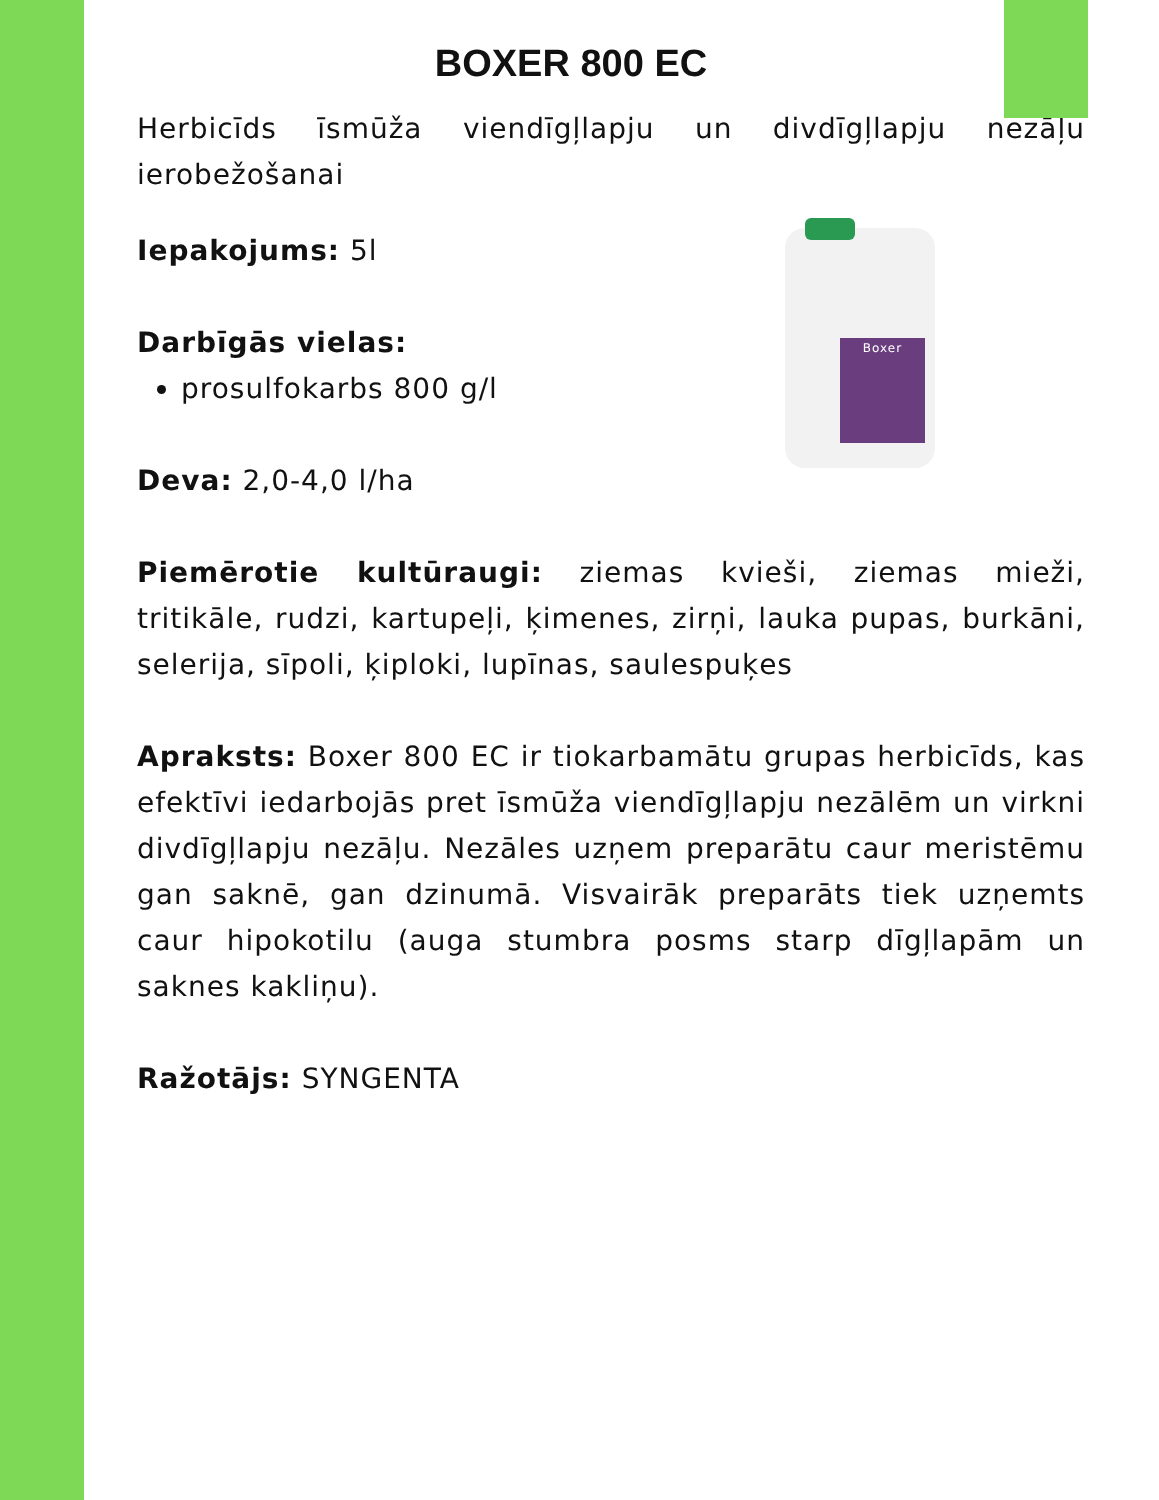BOXER 800 EC
Herbicīds īsmūža viendīgļlapju un divdīgļlapju nezāļu ierobežošanai
Boxer
Iepakojums: 5l
Darbīgās vielas:
prosulfokarbs 800 g/l
Deva: 2,0-4,0 l/ha
Piemērotie kultūraugi: ziemas kvieši, ziemas mieži, tritikāle, rudzi, kartupeļi, ķimenes, zirņi, lauka pupas, burkāni, selerija, sīpoli, ķiploki, lupīnas, saulespuķes
Apraksts: Boxer 800 EC ir tiokarbamātu grupas herbicīds, kas efektīvi iedarbojās pret īsmūža viendīgļlapju nezālēm un virkni divdīgļlapju nezāļu. Nezāles uzņem preparātu caur meristēmu gan saknē, gan dzinumā. Visvairāk preparāts tiek uzņemts caur hipokotilu (auga stumbra posms starp dīgļlapām un saknes kakliņu).
Ražotājs: SYNGENTA